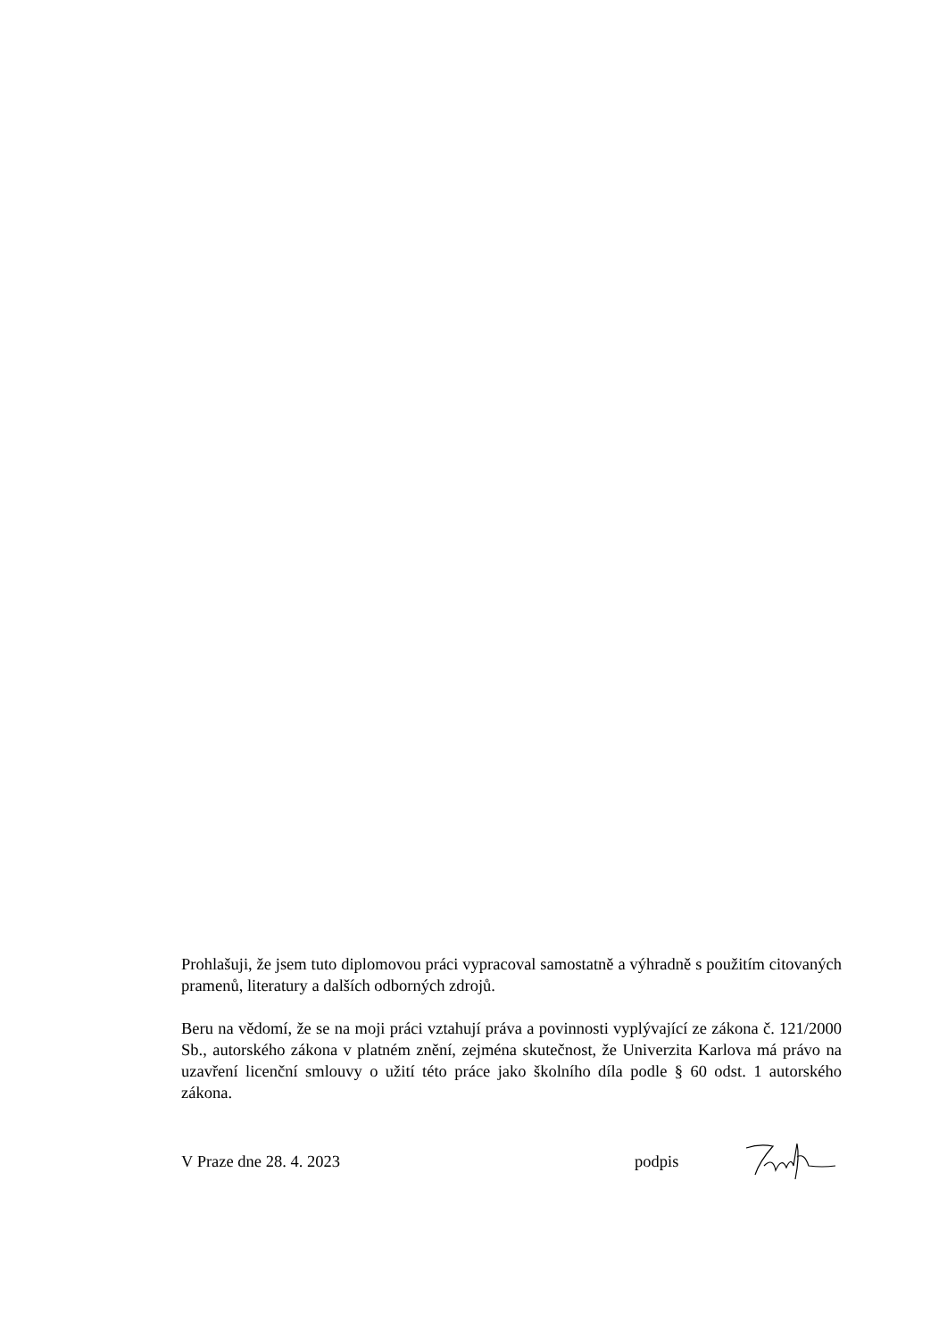Prohlašuji, že jsem tuto diplomovou práci vypracoval samostatně a výhradně s použitím citovaných pramenů, literatury a dalších odborných zdrojů.
Beru na vědomí, že se na moji práci vztahují práva a povinnosti vyplývající ze zákona č. 121/2000 Sb., autorského zákona v platném znění, zejména skutečnost, že Univerzita Karlova má právo na uzavření licenční smlouvy o užití této práce jako školního díla podle § 60 odst. 1 autorského zákona.
V Praze dne 28. 4. 2023 podpis